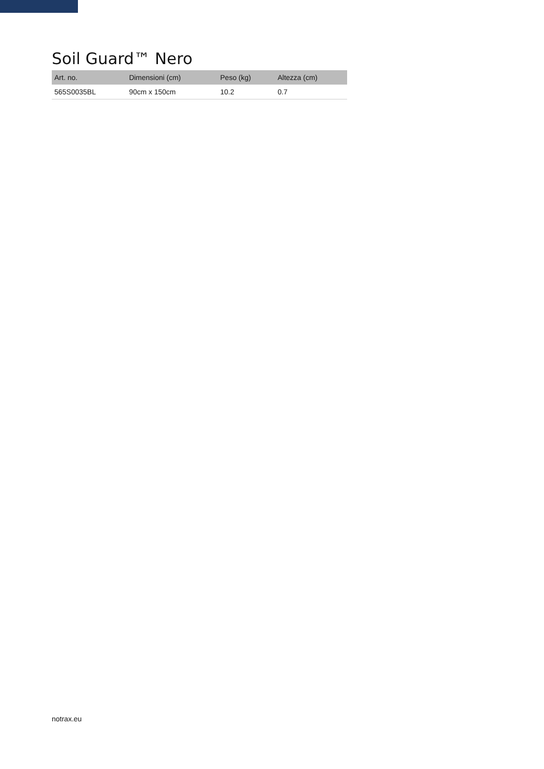Soil Guard™ Nero
| Art. no. | Dimensioni (cm) | Peso (kg) | Altezza (cm) |
| --- | --- | --- | --- |
| 565S0035BL | 90cm x 150cm | 10.2 | 0.7 |
notrax.eu